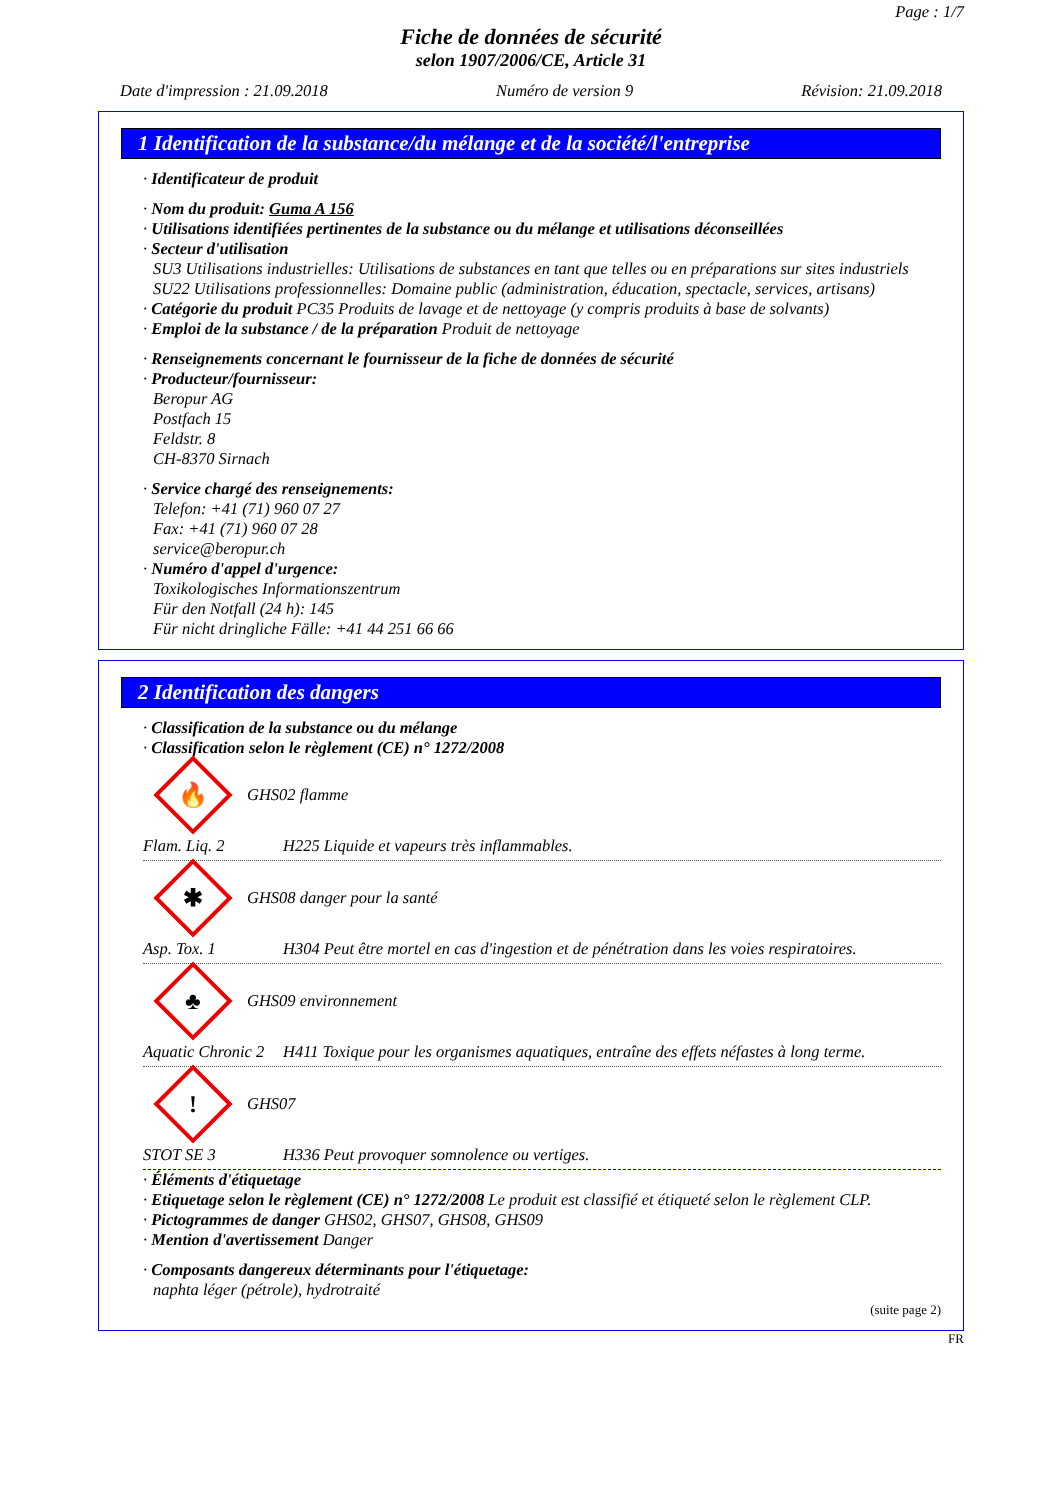Page : 1/7
Fiche de données de sécurité
selon 1907/2006/CE, Article 31
Date d'impression : 21.09.2018 Numéro de version 9 Révision: 21.09.2018
1 Identification de la substance/du mélange et de la société/l'entreprise
· Identificateur de produit
· Nom du produit: Guma A 156
· Utilisations identifiées pertinentes de la substance ou du mélange et utilisations déconseillées
· Secteur d'utilisation
SU3 Utilisations industrielles: Utilisations de substances en tant que telles ou en préparations sur sites industriels
SU22 Utilisations professionnelles: Domaine public (administration, éducation, spectacle, services, artisans)
· Catégorie du produit PC35 Produits de lavage et de nettoyage (y compris produits à base de solvants)
· Emploi de la substance / de la préparation Produit de nettoyage
· Renseignements concernant le fournisseur de la fiche de données de sécurité
· Producteur/fournisseur:
Beropur AG
Postfach 15
Feldstr. 8
CH-8370 Sirnach
· Service chargé des renseignements:
Telefon: +41 (71) 960 07 27
Fax: +41 (71) 960 07 28
service@beropur.ch
· Numéro d'appel d'urgence:
Toxikologisches Informationszentrum
Für den Notfall (24 h): 145
Für nicht dringliche Fälle: +41 44 251 66 66
2 Identification des dangers
· Classification de la substance ou du mélange
· Classification selon le règlement (CE) n° 1272/2008
🔥
GHS02 flamme
Flam. Liq. 2 H225 Liquide et vapeurs très inflammables.
✱
GHS08 danger pour la santé
Asp. Tox. 1 H304 Peut être mortel en cas d'ingestion et de pénétration dans les voies respiratoires.
♣
GHS09 environnement
Aquatic Chronic 2 H411 Toxique pour les organismes aquatiques, entraîne des effets néfastes à long terme.
!
GHS07
STOT SE 3 H336 Peut provoquer somnolence ou vertiges.
· Éléments d'étiquetage
· Etiquetage selon le règlement (CE) n° 1272/2008 Le produit est classifié et étiqueté selon le règlement CLP.
· Pictogrammes de danger GHS02, GHS07, GHS08, GHS09
· Mention d'avertissement Danger
· Composants dangereux déterminants pour l'étiquetage:
naphta léger (pétrole), hydrotraité
(suite page 2)
FR